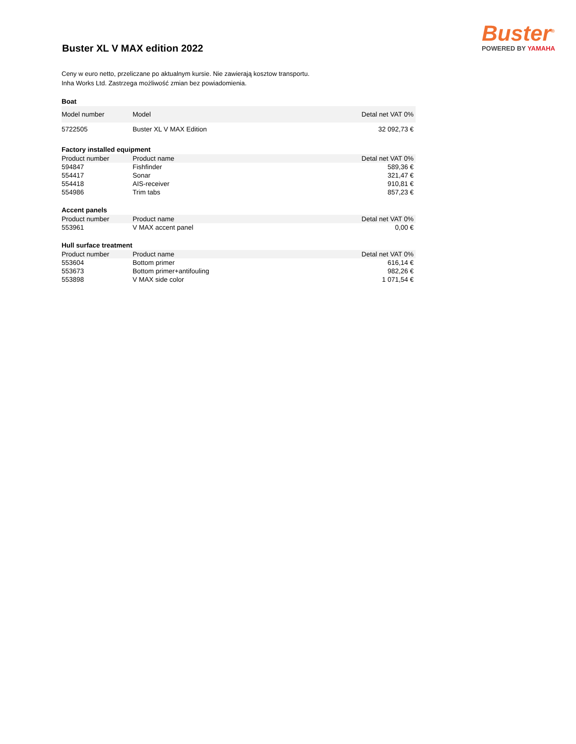Buster XL V MAX edition 2022
Buster<sup>®</sup>
POWERED BY YAMAHA
Ceny w euro netto, przeliczane po aktualnym kursie. Nie zawierają kosztow transportu.
Inha Works Ltd. Zastrzega możliwość zmian bez powiadomienia.
Boat
| Model number | Model | Detal net VAT 0% |
| --- | --- | --- |
| 5722505 | Buster XL V MAX Edition | 32 092,73 € |
Factory installed equipment
| Product number | Product name | Detal net VAT 0% |
| --- | --- | --- |
| 594847 | Fishfinder | 589,36 € |
| 554417 | Sonar | 321,47 € |
| 554418 | AIS-receiver | 910,81 € |
| 554986 | Trim tabs | 857,23 € |
Accent panels
| Product number | Product name | Detal net VAT 0% |
| --- | --- | --- |
| 553961 | V MAX accent panel | 0,00 € |
Hull surface treatment
| Product number | Product name | Detal net VAT 0% |
| --- | --- | --- |
| 553604 | Bottom primer | 616,14 € |
| 553673 | Bottom primer+antifouling | 982,26 € |
| 553898 | V MAX side color | 1 071,54 € |